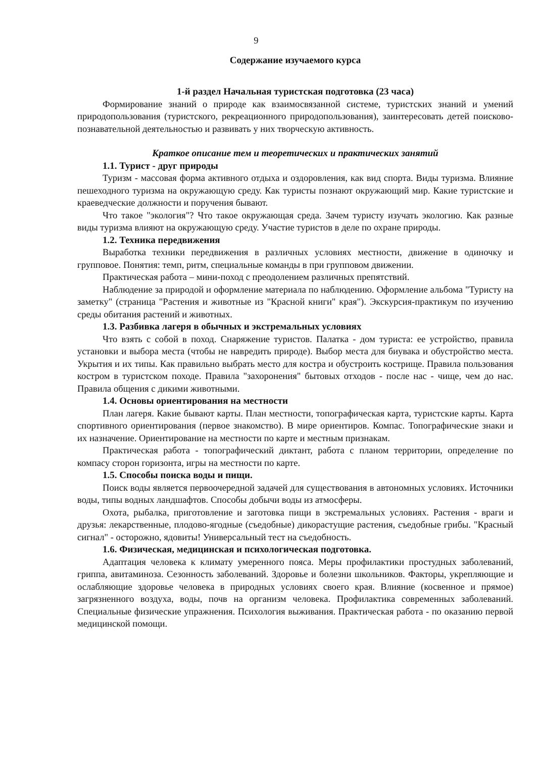9
Содержание изучаемого курса
1-й раздел Начальная туристская подготовка (23 часа)
Формирование знаний о природе как взаимосвязанной системе, туристских знаний и умений природопользования (туристского, рекреационного природопользования), заинтересовать детей поисково-познавательной деятельностью и развивать у них творческую активность.
Краткое описание тем и теоретических и практических занятий
1.1. Турист - друг природы
Туризм - массовая форма активного отдыха и оздоровления, как вид спорта. Виды туризма. Влияние пешеходного туризма на окружающую среду. Как туристы познают окружающий мир. Какие туристские и краеведческие должности и поручения бывают.
Что такое "экология"? Что такое окружающая среда. Зачем туристу изучать экологию. Как разные виды туризма влияют на окружающую среду. Участие туристов в деле по охране природы.
1.2. Техника передвижения
Выработка техники передвижения в различных условиях местности, движение в одиночку и групповое. Понятия: темп, ритм, специальные команды в при групповом движении.
Практическая работа – мини-поход с преодолением различных препятствий.
Наблюдение за природой и оформление материала по наблюдению. Оформление альбома "Туристу на заметку" (страница "Растения и животные из "Красной книги" края"). Экскурсия-практикум по изучению среды обитания растений и животных.
1.3. Разбивка лагеря в обычных и экстремальных условиях
Что взять с собой в поход. Снаряжение туристов. Палатка - дом туриста: ее устройство, правила установки и выбора места (чтобы не навредить природе). Выбор места для биувака и обустройство места. Укрытия и их типы. Как правильно выбрать место для костра и обустроить кострище. Правила пользования костром в туристском походе. Правила "захоронения" бытовых отходов - после нас - чище, чем до нас. Правила общения с дикими животными.
1.4. Основы ориентирования на местности
План лагеря. Какие бывают карты. План местности, топографическая карта, туристские карты. Карта спортивного ориентирования (первое знакомство). В мире ориентиров. Компас. Топографические знаки и их назначение. Ориентирование на местности по карте и местным признакам.
Практическая работа - топографический диктант, работа с планом территории, определение по компасу сторон горизонта, игры на местности по карте.
1.5. Способы поиска воды и пищи.
Поиск воды является первоочередной задачей для существования в автономных условиях. Источники воды, типы водных ландшафтов. Способы добычи воды из атмосферы.
Охота, рыбалка, приготовление и заготовка пищи в экстремальных условиях. Растения - враги и друзья: лекарственные, плодово-ягодные (съедобные) дикорастущие растения, съедобные грибы. "Красный сигнал" - осторожно, ядовиты! Универсальный тест на съедобность.
1.6. Физическая, медицинская и психологическая подготовка.
Адаптация человека к климату умеренного пояса. Меры профилактики простудных заболеваний, гриппа, авитаминоза. Сезонность заболеваний. Здоровье и болезни школьников. Факторы, укрепляющие и ослабляющие здоровье человека в природных условиях своего края. Влияние (косвенное и прямое) загрязненного воздуха, воды, почв на организм человека. Профилактика современных заболеваний. Специальные физические упражнения. Психология выживания. Практическая работа - по оказанию первой медицинской помощи.